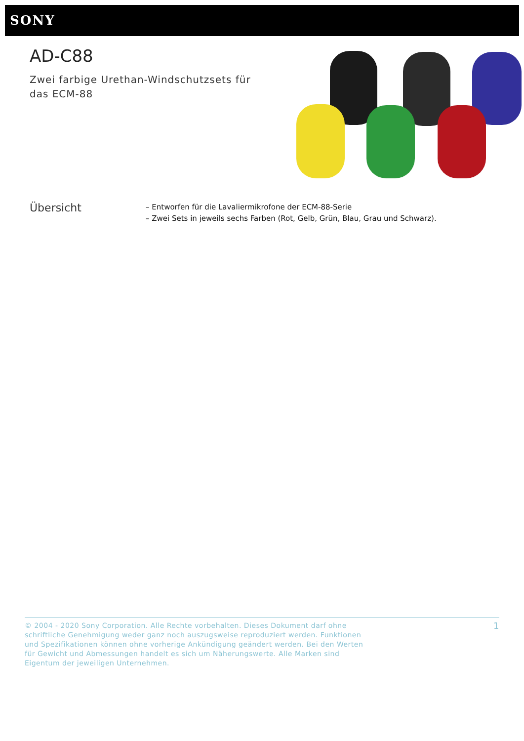SONY
AD-C88
Zwei farbige Urethan-Windschutzsets für das ECM-88
Übersicht
– Entworfen für die Lavaliermikrofone der ECM-88-Serie
– Zwei Sets in jeweils sechs Farben (Rot, Gelb, Grün, Blau, Grau und Schwarz).
© 2004 - 2020 Sony Corporation. Alle Rechte vorbehalten. Dieses Dokument darf ohne schriftliche Genehmigung weder ganz noch auszugsweise reproduziert werden. Funktionen und Spezifikationen können ohne vorherige Ankündigung geändert werden. Bei den Werten für Gewicht und Abmessungen handelt es sich um Näherungswerte. Alle Marken sind Eigentum der jeweiligen Unternehmen.
1